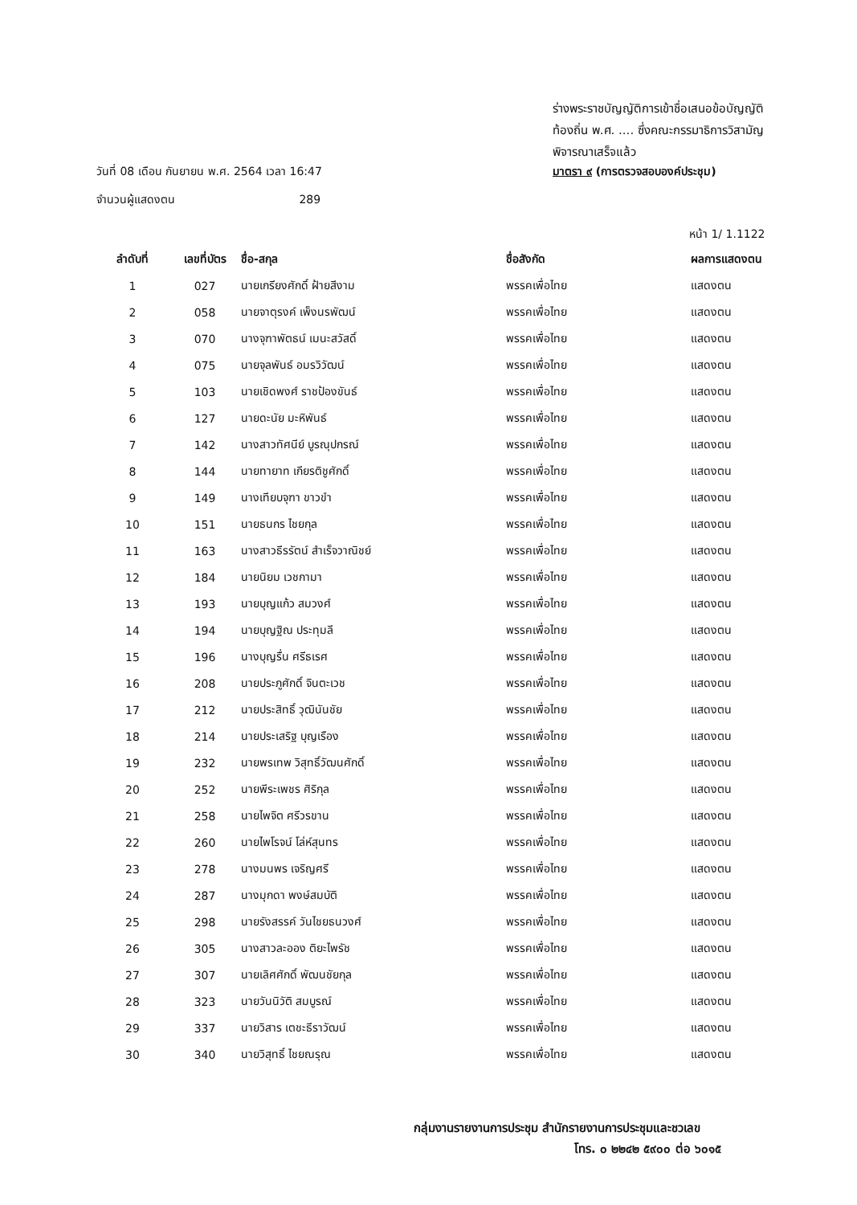ร่างพระราชบัญญัติการเข้าชื่อเสนอข้อบัญญัติ
ท้องถิ่น พ.ศ. .... ซึ่งคณะกรรมาธิการวิสามัญ
พิจารณาเสร็จแล้ว
วันที่ 08 เดือน กันยายน พ.ศ. 2564 เวลา 16:47 มาตรา ๙ (การตรวจสอบองค์ประชุม)
จำนวนผู้แสดงตน 289
หน้า 1/ 1.1122
| ลำดับที่ | เลขที่บัตร | ชื่อ-สกุล | ชื่อสังกัด | ผลการแสดงตน |
| --- | --- | --- | --- | --- |
| 1 | 027 | นายเกรียงศักดิ์ ฝ้ายสีงาม | พรรคเพื่อไทย | แสดงตน |
| 2 | 058 | นายจาตุรงค์ เพ็งนรพัฒน์ | พรรคเพื่อไทย | แสดงตน |
| 3 | 070 | นางจุฑาพัตธน์ เมนะสวัสดิ์ | พรรคเพื่อไทย | แสดงตน |
| 4 | 075 | นายจุลพันธ์ อมรวิวัฒน์ | พรรคเพื่อไทย | แสดงตน |
| 5 | 103 | นายเชิดพงศ์ ราชป้องขันธ์ | พรรคเพื่อไทย | แสดงตน |
| 6 | 127 | นายดะนัย มะหิพันธ์ | พรรคเพื่อไทย | แสดงตน |
| 7 | 142 | นางสาวทัศนีย์ บูรณุปกรณ์ | พรรคเพื่อไทย | แสดงตน |
| 8 | 144 | นายทายาท เกียรติชูศักดิ์ | พรรคเพื่อไทย | แสดงตน |
| 9 | 149 | นางเทียบจุฑา ขาวขำ | พรรคเพื่อไทย | แสดงตน |
| 10 | 151 | นายธนกร ไชยกุล | พรรคเพื่อไทย | แสดงตน |
| 11 | 163 | นางสาวธีรรัตน์ สำเร็จวาณิชย์ | พรรคเพื่อไทย | แสดงตน |
| 12 | 184 | นายนิยม เวชกามา | พรรคเพื่อไทย | แสดงตน |
| 13 | 193 | นายบุญแก้ว สมวงศ์ | พรรคเพื่อไทย | แสดงตน |
| 14 | 194 | นายบุญฐิณ ประทุมลี | พรรคเพื่อไทย | แสดงตน |
| 15 | 196 | นางบุญรื่น ศรีธเรศ | พรรคเพื่อไทย | แสดงตน |
| 16 | 208 | นายประภูศักดิ์ จินตะเวช | พรรคเพื่อไทย | แสดงตน |
| 17 | 212 | นายประสิทธิ์ วุฒินันชัย | พรรคเพื่อไทย | แสดงตน |
| 18 | 214 | นายประเสริฐ บุญเรือง | พรรคเพื่อไทย | แสดงตน |
| 19 | 232 | นายพรเทพ วิสุทธิ์วัฒนศักดิ์ | พรรคเพื่อไทย | แสดงตน |
| 20 | 252 | นายพีระเพชร ศิริกุล | พรรคเพื่อไทย | แสดงตน |
| 21 | 258 | นายไพจิต ศรีวรขาน | พรรคเพื่อไทย | แสดงตน |
| 22 | 260 | นายไพโรจน์ โล่ห์สุนทร | พรรคเพื่อไทย | แสดงตน |
| 23 | 278 | นางมนพร เจริญศรี | พรรคเพื่อไทย | แสดงตน |
| 24 | 287 | นางมุกดา พงษ์สมบัติ | พรรคเพื่อไทย | แสดงตน |
| 25 | 298 | นายรังสรรค์ วันไชยธนวงศ์ | พรรคเพื่อไทย | แสดงตน |
| 26 | 305 | นางสาวละออง ติยะไพรัช | พรรคเพื่อไทย | แสดงตน |
| 27 | 307 | นายเลิศศักดิ์ พัฒนชัยกุล | พรรคเพื่อไทย | แสดงตน |
| 28 | 323 | นายวันนิวัติ สมบูรณ์ | พรรคเพื่อไทย | แสดงตน |
| 29 | 337 | นายวิสาร เตชะธีราวัฒน์ | พรรคเพื่อไทย | แสดงตน |
| 30 | 340 | นายวิสุทธิ์ ไชยณรุณ | พรรคเพื่อไทย | แสดงตน |
กลุ่มงานรายงานการประชุม สำนักรายงานการประชุมและชวเลข
โทร. ๐ ๒๒๔๒ ๕๙๐๐ ต่อ ๖๐๑๕